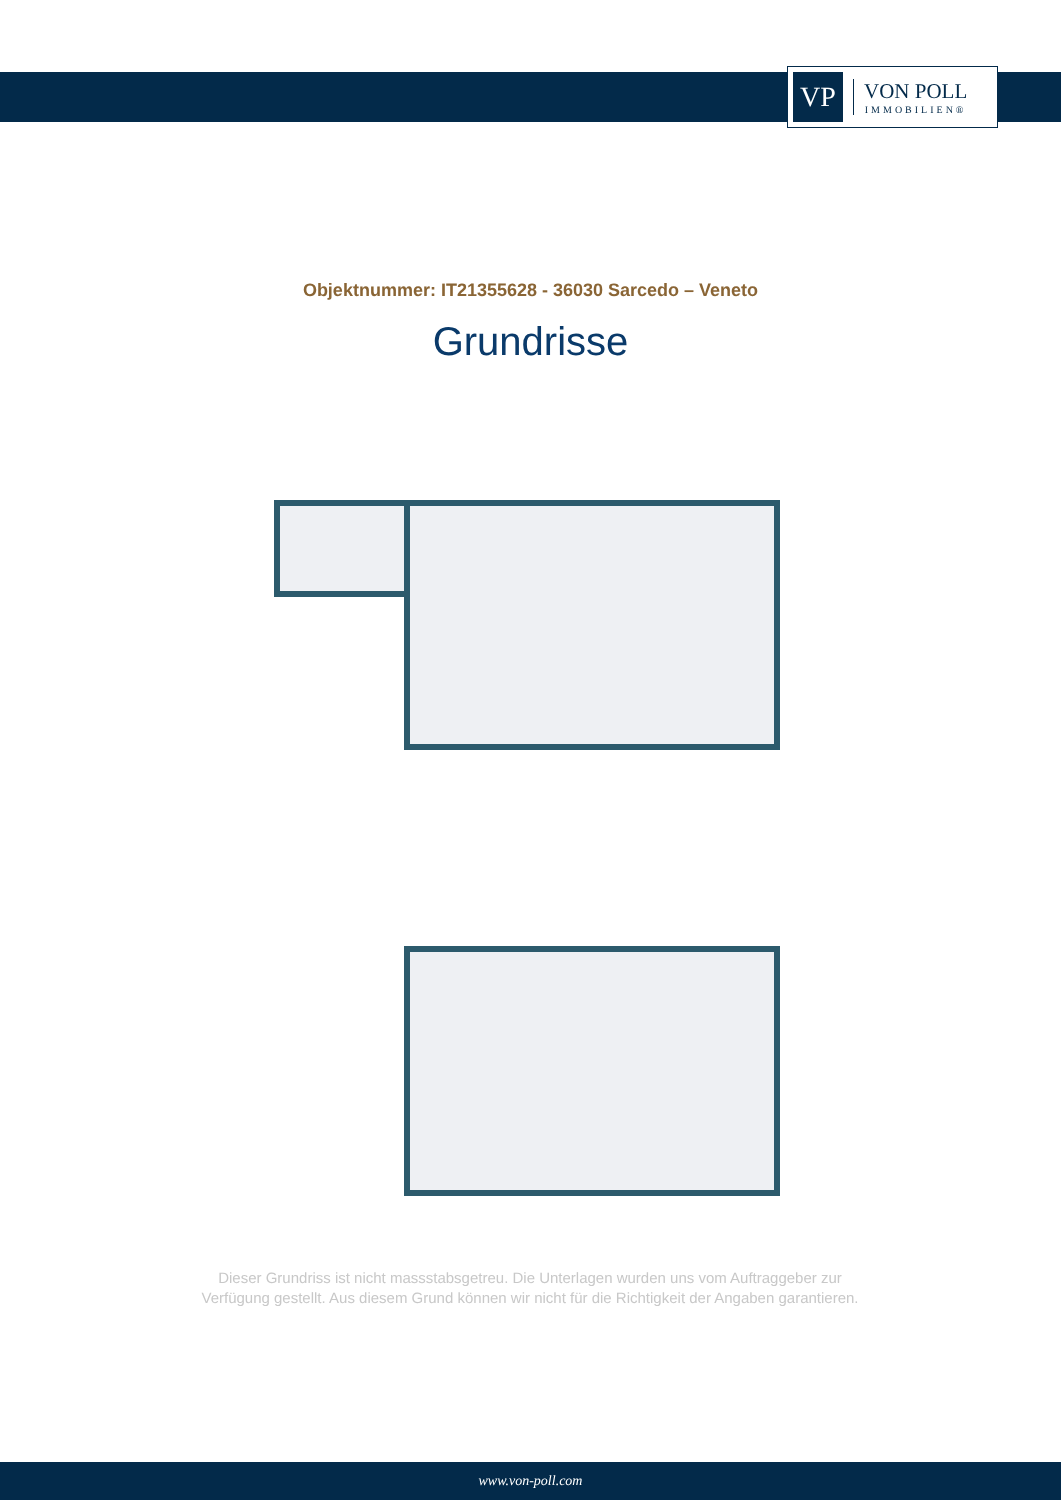VP
VON POLL
IMMOBILIEN®
Objektnummer: IT21355628 - 36030 Sarcedo – Veneto
Grundrisse
Dieser Grundriss ist nicht massstabsgetreu. Die Unterlagen wurden uns vom Auftraggeber zur Verfügung gestellt. Aus diesem Grund können wir nicht für die Richtigkeit der Angaben garantieren.
www.von-poll.com